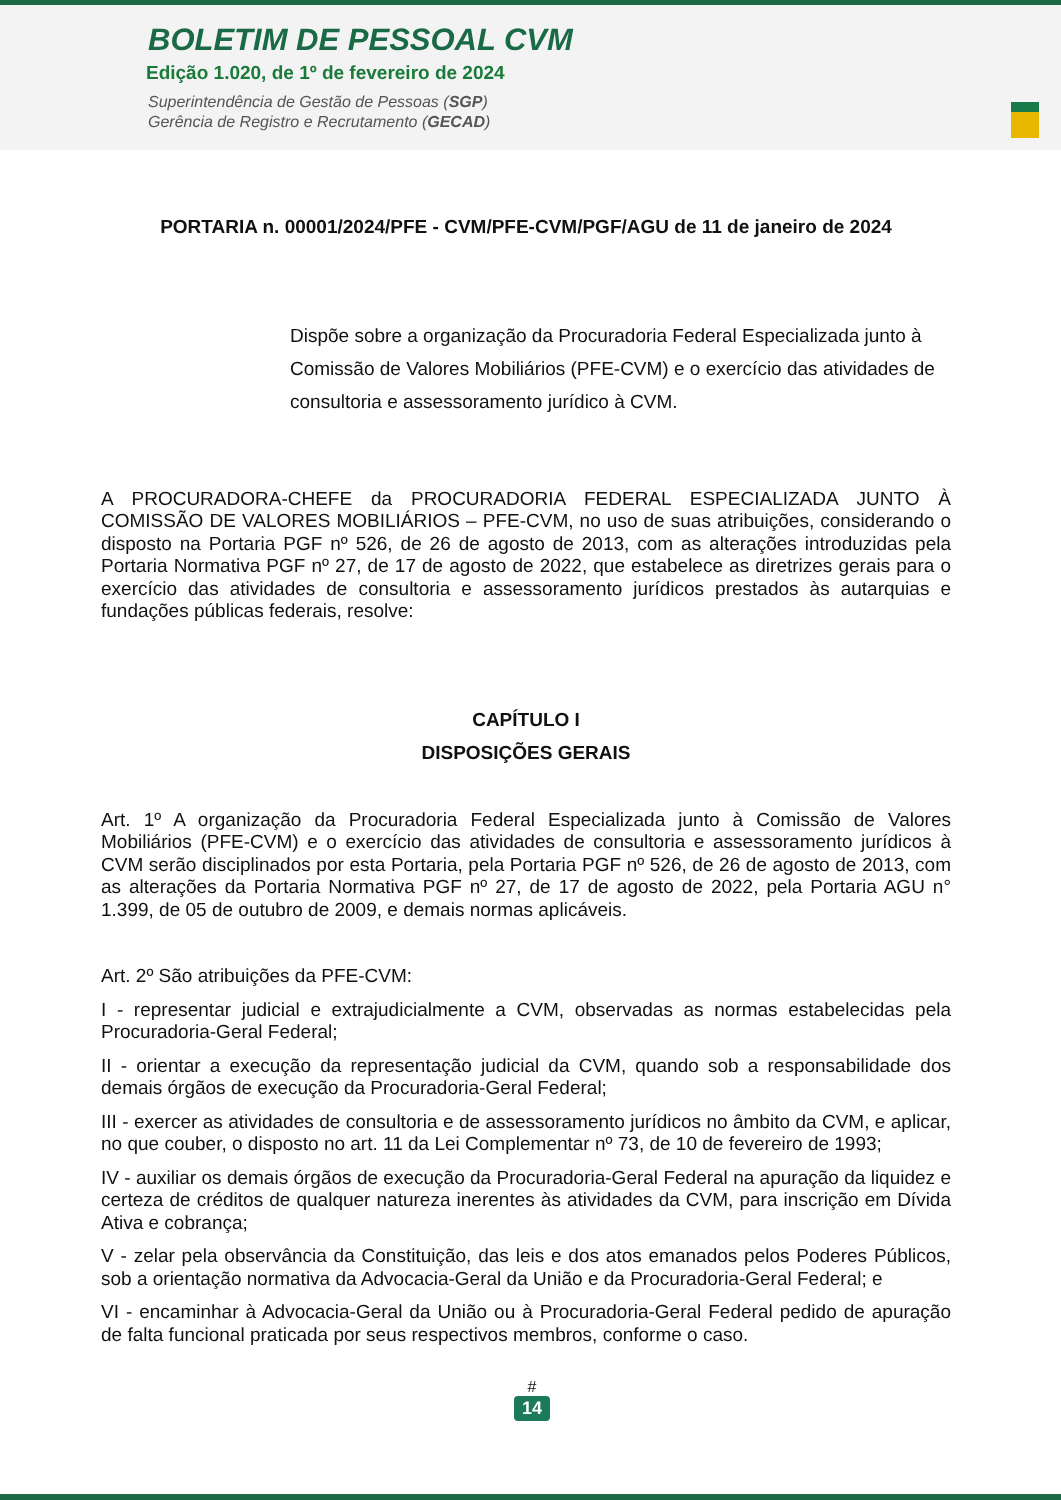BOLETIM DE PESSOAL CVM
Edição 1.020, de 1º de fevereiro de 2024
Superintendência de Gestão de Pessoas (SGP)
Gerência de Registro e Recrutamento (GECAD)
PORTARIA n. 00001/2024/PFE - CVM/PFE-CVM/PGF/AGU de 11 de janeiro de 2024
Dispõe sobre a organização da Procuradoria Federal Especializada junto à Comissão de Valores Mobiliários (PFE-CVM) e o exercício das atividades de consultoria e assessoramento jurídico à CVM.
A PROCURADORA-CHEFE da PROCURADORIA FEDERAL ESPECIALIZADA JUNTO À COMISSÃO DE VALORES MOBILIÁRIOS – PFE-CVM, no uso de suas atribuições, considerando o disposto na Portaria PGF nº 526, de 26 de agosto de 2013, com as alterações introduzidas pela Portaria Normativa PGF nº 27, de 17 de agosto de 2022, que estabelece as diretrizes gerais para o exercício das atividades de consultoria e assessoramento jurídicos prestados às autarquias e fundações públicas federais, resolve:
CAPÍTULO I
DISPOSIÇÕES GERAIS
Art. 1º A organização da Procuradoria Federal Especializada junto à Comissão de Valores Mobiliários (PFE-CVM) e o exercício das atividades de consultoria e assessoramento jurídicos à CVM serão disciplinados por esta Portaria, pela Portaria PGF nº 526, de 26 de agosto de 2013, com as alterações da Portaria Normativa PGF nº 27, de 17 de agosto de 2022, pela Portaria AGU n° 1.399, de 05 de outubro de 2009, e demais normas aplicáveis.
Art. 2º São atribuições da PFE-CVM:
I - representar judicial e extrajudicialmente a CVM, observadas as normas estabelecidas pela Procuradoria-Geral Federal;
II - orientar a execução da representação judicial da CVM, quando sob a responsabilidade dos demais órgãos de execução da Procuradoria-Geral Federal;
III - exercer as atividades de consultoria e de assessoramento jurídicos no âmbito da CVM, e aplicar, no que couber, o disposto no art. 11 da Lei Complementar nº 73, de 10 de fevereiro de 1993;
IV - auxiliar os demais órgãos de execução da Procuradoria-Geral Federal na apuração da liquidez e certeza de créditos de qualquer natureza inerentes às atividades da CVM, para inscrição em Dívida Ativa e cobrança;
V - zelar pela observância da Constituição, das leis e dos atos emanados pelos Poderes Públicos, sob a orientação normativa da Advocacia-Geral da União e da Procuradoria-Geral Federal; e
VI - encaminhar à Advocacia-Geral da União ou à Procuradoria-Geral Federal pedido de apuração de falta funcional praticada por seus respectivos membros, conforme o caso.
#
14